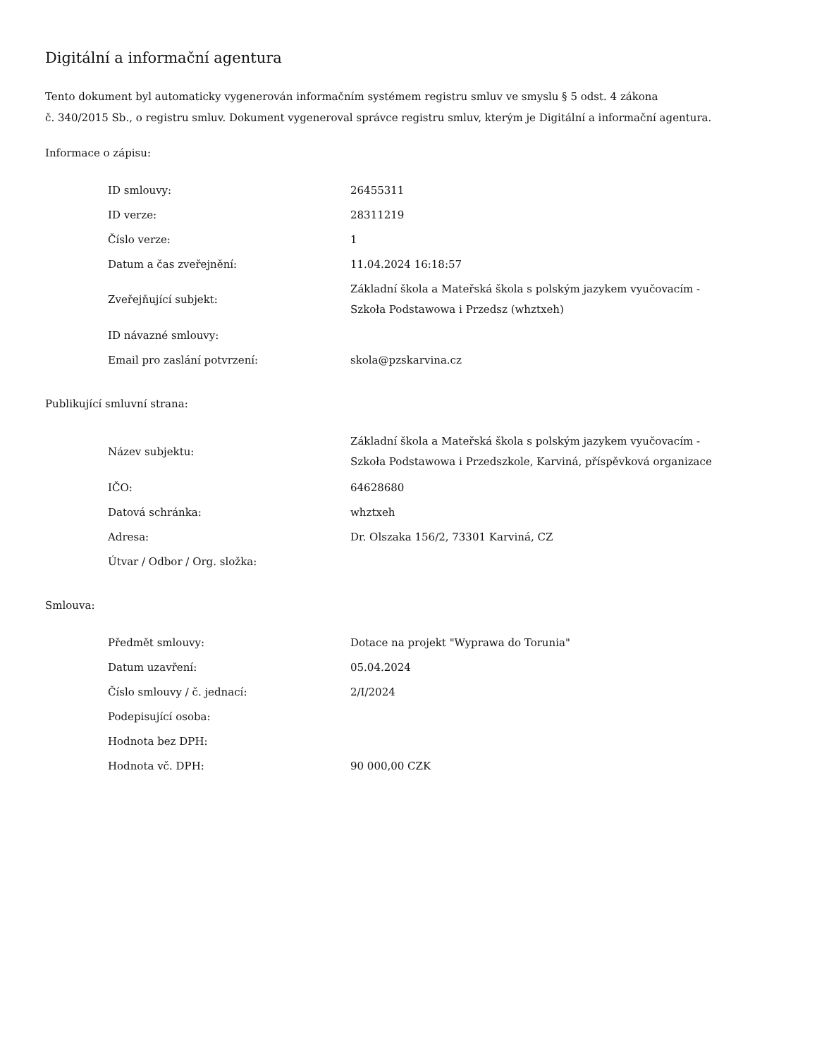Digitální a informační agentura
Tento dokument byl automaticky vygenerován informačním systémem registru smluv ve smyslu § 5 odst. 4 zákona
č. 340/2015 Sb., o registru smluv. Dokument vygeneroval správce registru smluv, kterým je Digitální a informační agentura.
Informace o zápisu:
| ID smlouvy: | 26455311 |
| ID verze: | 28311219 |
| Číslo verze: | 1 |
| Datum a čas zveřejnění: | 11.04.2024 16:18:57 |
| Zveřejňující subjekt: | Základní škola a Mateřská škola s polským jazykem vyučovacím - Szkoła Podstawowa i Przedsz (whztxeh) |
| ID návazné smlouvy: | |
| Email pro zaslání potvrzení: | skola@pzskarvina.cz |
Publikující smluvní strana:
| Název subjektu: | Základní škola a Mateřská škola s polským jazykem vyučovacím - Szkoła Podstawowa i Przedszkole, Karviná, příspěvková organizace |
| IČO: | 64628680 |
| Datová schránka: | whztxeh |
| Adresa: | Dr. Olszaka 156/2, 73301 Karviná, CZ |
| Útvar / Odbor / Org. složka: | |
Smlouva:
| Předmět smlouvy: | Dotace na projekt "Wyprawa do Torunia" |
| Datum uzavření: | 05.04.2024 |
| Číslo smlouvy / č. jednací: | 2/I/2024 |
| Podepisující osoba: | |
| Hodnota bez DPH: | |
| Hodnota vč. DPH: | 90 000,00 CZK |